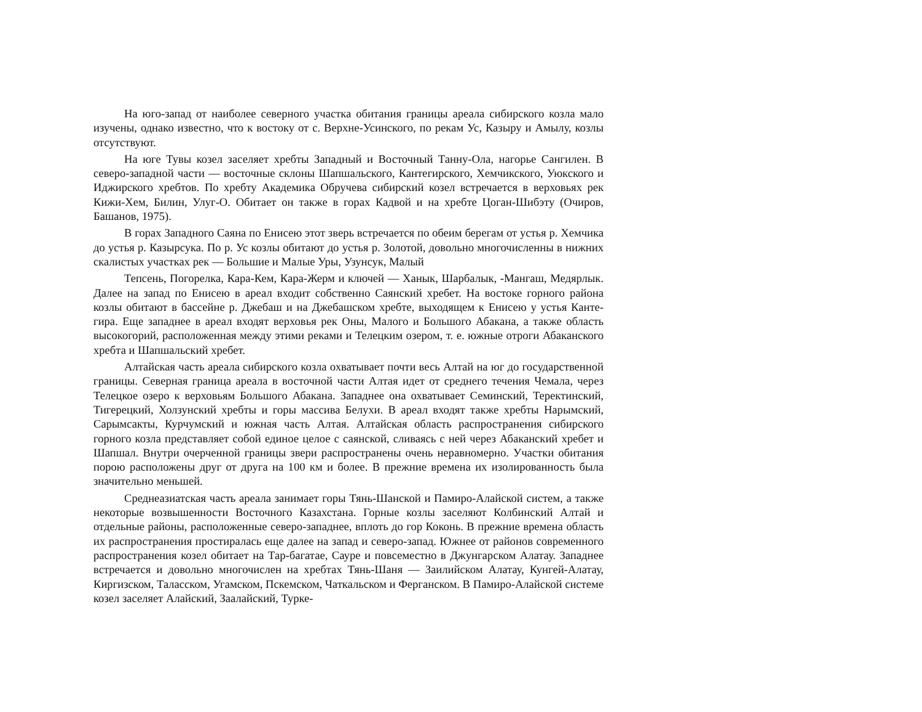На юго-запад от наиболее северного участка обитания границы ареала сибирского козла мало изучены, однако известно, что к востоку от с. Верхне-Усинского, по рекам Ус, Казыру и Амылу, козлы отсутствуют.
На юге Тувы козел заселяет хребты Западный и Восточный Танну-Ола, нагорье Сангилен. В северо-западной части — восточные склоны Шапшальского, Кантегирского, Хемчикского, Уюкского и Иджирского хребтов. По хребту Академика Обручева сибирский козел встречается в верховьях рек Кижи-Хем, Билин, Улуг-О. Обитает он также в горах Кадвой и на хребте Цоган-Шибэту (Очиров, Башанов, 1975).
В горах Западного Саяна по Енисею этот зверь встречается по обеим берегам от устья р. Хемчика до устья р. Казырсука. По р. Ус козлы обитают до устья р. Золотой, довольно многочисленны в нижних скалистых участках рек — Большие и Малые Уры, Узунсук, Малый
Тепсень, Погорелка, Кара-Кем, Кара-Жерм и ключей — Ханык, Шарбалык, -Мангаш, Медярлык. Далее на запад по Енисею в ареал входит собственно Саянский хребет. На востоке горного района козлы обитают в бассейне р. Джебаш и на Джебашском хребте, выходящем к Енисею у устья Канте-гира. Еще западнее в ареал входят верховья рек Оны, Малого и Большого Абакана, а также область высокогорий, расположенная между этими реками и Телецким озером, т. е. южные отроги Абаканского хребта и Шапшальский хребет.
Алтайская часть ареала сибирского козла охватывает почти весь Алтай на юг до государственной границы. Северная граница ареала в восточной части Алтая идет от среднего течения Чемала, через Телецкое озеро к верховьям Большого Абакана. Западнее она охватывает Семинский, Теректинский, Тигерецкий, Холзунский хребты и горы массива Белухи. В ареал входят также хребты Нарымский, Сарымсакты, Курчумский и южная часть Алтая. Алтайская область распространения сибирского горного козла представляет собой единое целое с саянской, сливаясь с ней через Абаканский хребет и Шапшал. Внутри очерченной границы звери распространены очень неравномерно. Участки обитания порою расположены друг от друга на 100 км и более. В прежние времена их изолированность была значительно меньшей.
Среднеазиатская часть ареала занимает горы Тянь-Шанской и Памиро-Алайской систем, а также некоторые возвышенности Восточного Казахстана. Горные козлы заселяют Колбинский Алтай и отдельные районы, расположенные северо-западнее, вплоть до гор Коконь. В прежние времена область их распространения простиралась еще далее на запад и северо-запад. Южнее от районов современного распространения козел обитает на Тар-багатае, Сауре и повсеместно в Джунгарском Алатау. Западнее встречается и довольно многочислен на хребтах Тянь-Шаня — Заилийском Алатау, Кунгей-Алатау, Киргизском, Таласском, Угамском, Пскемском, Чаткальском и Ферганском. В Памиро-Алайской системе козел заселяет Алайский, Заалайский, Турке-